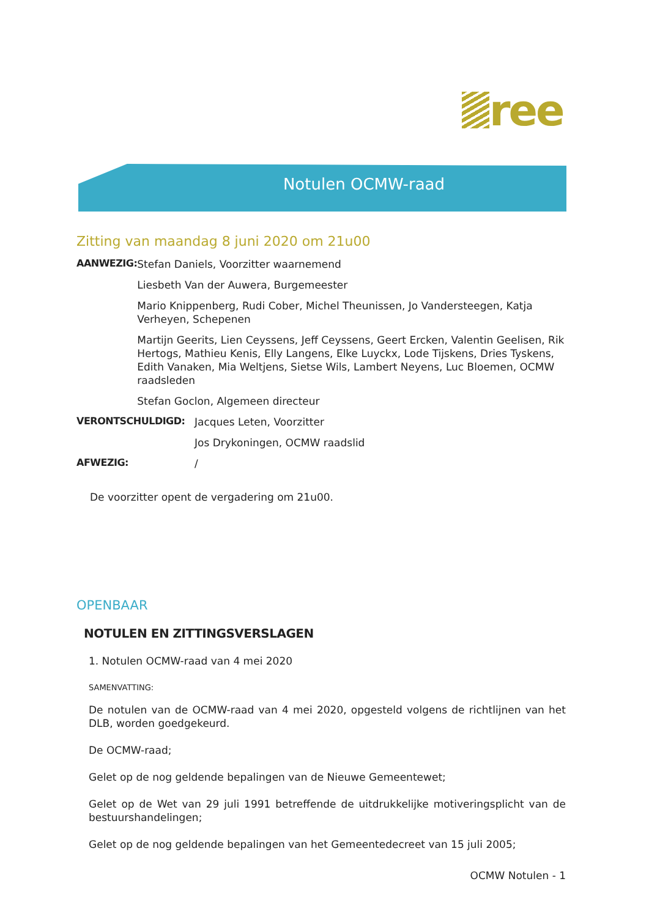ree
Notulen OCMW-raad
Zitting van maandag 8 juni 2020 om 21u00
AANWEZIG:
Stefan Daniels, Voorzitter waarnemend
Liesbeth Van der Auwera, Burgemeester
Mario Knippenberg, Rudi Cober, Michel Theunissen, Jo Vandersteegen, Katja Verheyen, Schepenen
Martijn Geerits, Lien Ceyssens, Jeff Ceyssens, Geert Ercken, Valentin Geelisen, Rik Hertogs, Mathieu Kenis, Elly Langens, Elke Luyckx, Lode Tijskens, Dries Tyskens, Edith Vanaken, Mia Weltjens, Sietse Wils, Lambert Neyens, Luc Bloemen, OCMW raadsleden
Stefan Goclon, Algemeen directeur
VERONTSCHULDIGD:
Jacques Leten, Voorzitter
Jos Drykoningen, OCMW raadslid
AFWEZIG:
/
De voorzitter opent de vergadering om 21u00.
OPENBAAR
NOTULEN EN ZITTINGSVERSLAGEN
1. Notulen OCMW-raad van 4 mei 2020
SAMENVATTING:
De notulen van de OCMW-raad van 4 mei 2020, opgesteld volgens de richtlijnen van het DLB, worden goedgekeurd.
De OCMW-raad;
Gelet op de nog geldende bepalingen van de Nieuwe Gemeentewet;
Gelet op de Wet van 29 juli 1991 betreffende de uitdrukkelijke motiveringsplicht van de bestuurshandelingen;
Gelet op de nog geldende bepalingen van het Gemeentedecreet van 15 juli 2005;
OCMW Notulen - 1